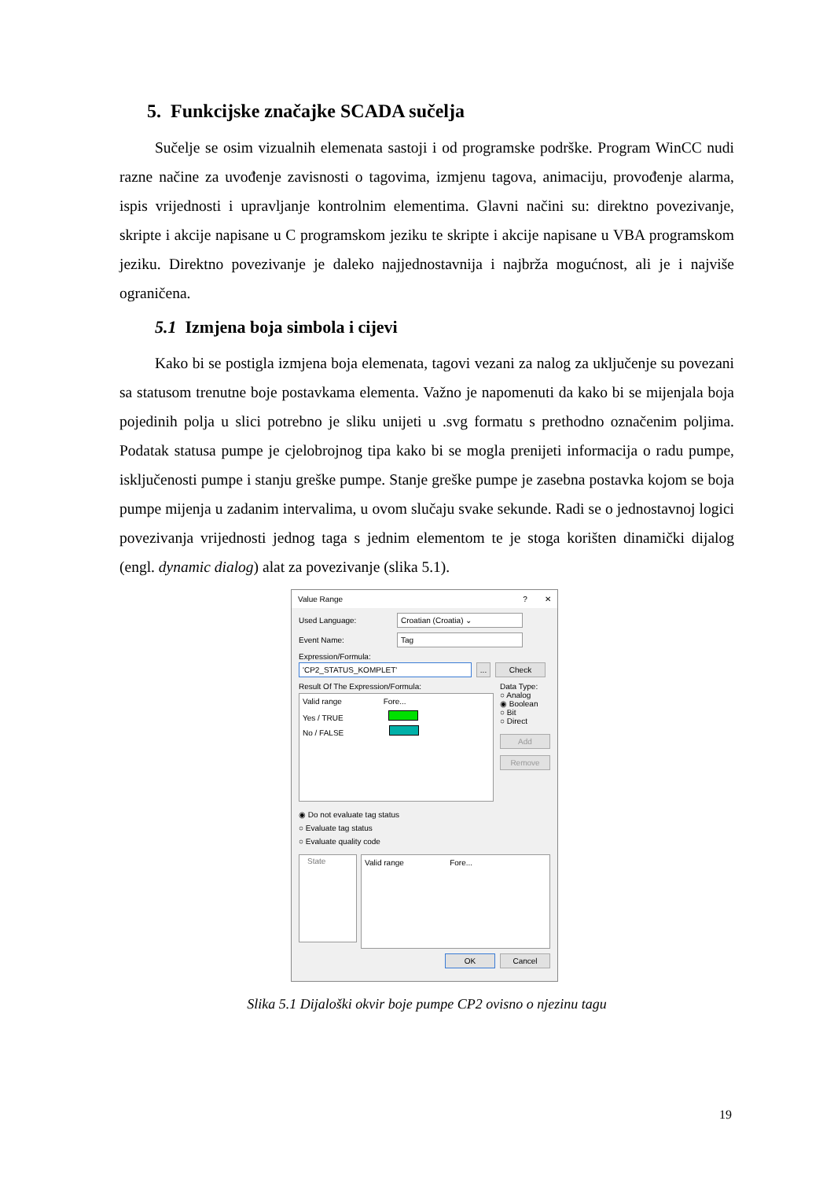5. Funkcijske značajke SCADA sučelja
Sučelje se osim vizualnih elemenata sastoji i od programske podrške. Program WinCC nudi razne načine za uvođenje zavisnosti o tagovima, izmjenu tagova, animaciju, provođenje alarma, ispis vrijednosti i upravljanje kontrolnim elementima. Glavni načini su: direktno povezivanje, skripte i akcije napisane u C programskom jeziku te skripte i akcije napisane u VBA programskom jeziku. Direktno povezivanje je daleko najjednostavnija i najbrža mogućnost, ali je i najviše ograničena.
5.1 Izmjena boja simbola i cijevi
Kako bi se postigla izmjena boja elemenata, tagovi vezani za nalog za uključenje su povezani sa statusom trenutne boje postavkama elementa. Važno je napomenuti da kako bi se mijenjala boja pojedinih polja u slici potrebno je sliku unijeti u .svg formatu s prethodno označenim poljima. Podatak statusa pumpe je cjelobrojnog tipa kako bi se mogla prenijeti informacija o radu pumpe, isključenosti pumpe i stanju greške pumpe. Stanje greške pumpe je zasebna postavka kojom se boja pumpe mijenja u zadanim intervalima, u ovom slučaju svake sekunde. Radi se o jednostavnoj logici povezivanja vrijednosti jednog taga s jednim elementom te je stoga korišten dinamički dijalog (engl. dynamic dialog) alat za povezivanje (slika 5.1).
Value Range? ✕
Used Language: Croatian (Croatia) ⌄
Event Name: Tag
Expression/Formula:
'CP2_STATUS_KOMPLET'... Check
Result Of The Expression/Formula:
Valid range Fore...
Yes / TRUE
No / FALSE
Data Type:
○ Analog
◉ Boolean
○ Bit
○ Direct
Add
Remove
◉ Do not evaluate tag status
○ Evaluate tag status
○ Evaluate quality code
State
Valid range Fore...
OK Cancel
Slika 5.1 Dijaloški okvir boje pumpe CP2 ovisno o njezinu tagu
19